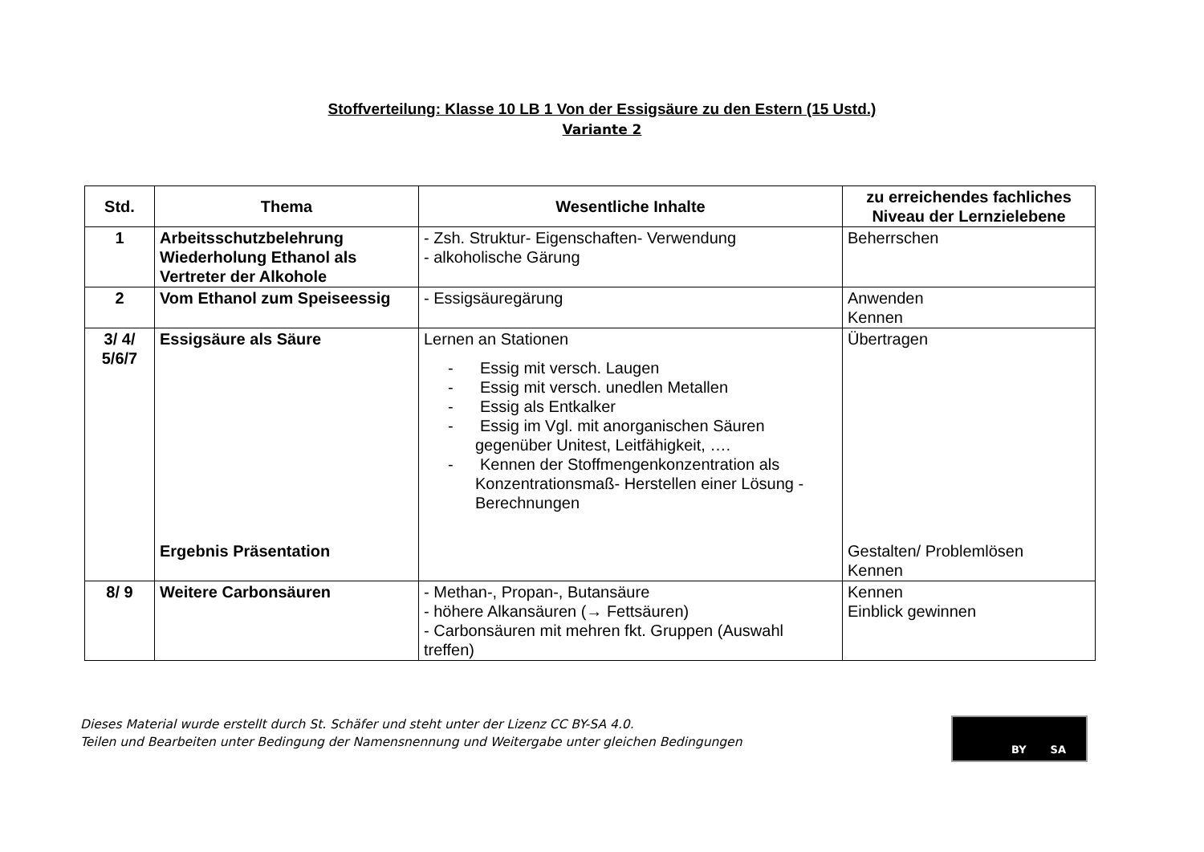Stoffverteilung: Klasse 10 LB 1 Von der Essigsäure zu den Estern (15 Ustd.)
Variante 2
| Std. | Thema | Wesentliche Inhalte | zu erreichendes fachliches Niveau der Lernzielebene |
| --- | --- | --- | --- |
| 1 | Arbeitsschutzbelehrung Wiederholung Ethanol als Vertreter der Alkohole | - Zsh. Struktur- Eigenschaften- Verwendung - alkoholische Gärung | Beherrschen |
| 2 | Vom Ethanol zum Speiseessig | - Essigsäuregärung | Anwenden Kennen |
| 3/ 4/ 5/6/7 | Essigsäure als Säure Ergebnis Präsentation | Lernen an Stationen - Essig mit versch. Laugen - Essig mit versch. unedlen Metallen - Essig als Entkalker - Essig im Vgl. mit anorganischen Säuren gegenüber Unitest, Leitfähigkeit, …. - Kennen der Stoffmengenkonzentration als Konzentrationsmaß- Herstellen einer Lösung - Berechnungen | Übertragen Gestalten/ Problemlösen Kennen |
| 8/ 9 | Weitere Carbonsäuren | - Methan-, Propan-, Butansäure - höhere Alkansäuren (→ Fettsäuren) - Carbonsäuren mit mehren fkt. Gruppen (Auswahl treffen) | Kennen Einblick gewinnen |
Dieses Material wurde erstellt durch St. Schäfer und steht unter der Lizenz CC BY-SA 4.0.
Teilen und Bearbeiten unter Bedingung der Namensnennung und Weitergabe unter gleichen Bedingungen
BY SA